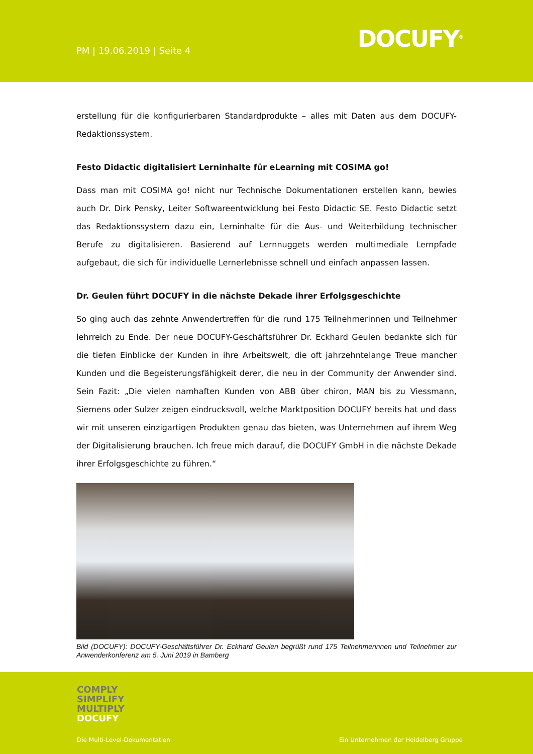PM | 19.06.2019 | Seite 4 DOCUFY<sup>®</sup>
erstellung für die konfigurierbaren Standardprodukte – alles mit Daten aus dem DOCUFY-Redaktionssystem.
Festo Didactic digitalisiert Lerninhalte für eLearning mit COSIMA go!
Dass man mit COSIMA go! nicht nur Technische Dokumentationen erstellen kann, bewies auch Dr. Dirk Pensky, Leiter Softwareentwicklung bei Festo Didactic SE. Festo Didactic setzt das Redaktionssystem dazu ein, Lerninhalte für die Aus- und Weiterbildung technischer Berufe zu digitalisieren. Basierend auf Lernnuggets werden multimediale Lernpfade aufgebaut, die sich für individuelle Lernerlebnisse schnell und einfach anpassen lassen.
Dr. Geulen führt DOCUFY in die nächste Dekade ihrer Erfolgsgeschichte
So ging auch das zehnte Anwendertreffen für die rund 175 Teilnehmerinnen und Teilnehmer lehrreich zu Ende. Der neue DOCUFY-Geschäftsführer Dr. Eckhard Geulen bedankte sich für die tiefen Einblicke der Kunden in ihre Arbeitswelt, die oft jahrzehntelange Treue mancher Kunden und die Begeisterungsfähigkeit derer, die neu in der Community der Anwender sind. Sein Fazit: „Die vielen namhaften Kunden von ABB über chiron, MAN bis zu Viessmann, Siemens oder Sulzer zeigen eindrucksvoll, welche Marktposition DOCUFY bereits hat und dass wir mit unseren einzigartigen Produkten genau das bieten, was Unternehmen auf ihrem Weg der Digitalisierung brauchen. Ich freue mich darauf, die DOCUFY GmbH in die nächste Dekade ihrer Erfolgsgeschichte zu führen.“
Bild (DOCUFY): DOCUFY-Geschäftsführer Dr. Eckhard Geulen begrüßt rund 175 Teilnehmerinnen und Teilnehmer zur Anwenderkonferenz am 5. Juni 2019 in Bamberg
COMPLY
SIMPLIFY
MULTIPLY
DOCUFY
Die Multi-Level-Dokumentation
Ein Unternehmen der Heidelberg Gruppe